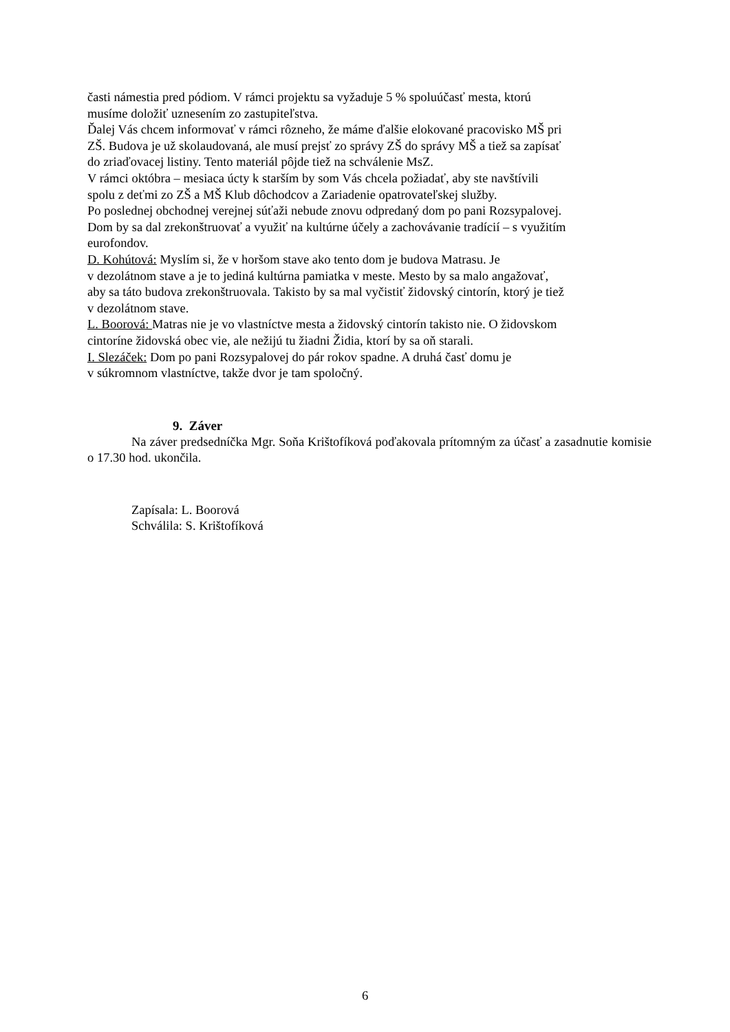časti námestia pred pódiom. V rámci projektu sa vyžaduje 5 % spoluúčasť mesta, ktorú
musíme doložiť uznesením zo zastupiteľstva.
Ďalej Vás chcem informovať v rámci rôzneho, že máme ďalšie elokované pracovisko MŠ pri
ZŠ. Budova je už skolaudovaná, ale musí prejsť zo správy ZŠ do správy MŠ a tiež sa zapísať
do zriaďovacej listiny. Tento materiál pôjde tiež na schválenie MsZ.
V rámci októbra – mesiaca úcty k starším by som Vás chcela požiadať, aby ste navštívili
spolu z deťmi zo ZŠ a MŠ Klub dôchodcov a Zariadenie opatrovateľskej služby.
Po poslednej obchodnej verejnej súťaži nebude znovu odpredaný dom po pani Rozsypalovej.
Dom by sa dal zrekonštruovať a využiť na kultúrne účely a zachovávanie tradícií – s využitím
eurofondov.
D. Kohútová: Myslím si, že v horšom stave ako tento dom je budova Matrasu. Je
v dezolátnom stave a je to jediná kultúrna pamiatka v meste. Mesto by sa malo angažovať,
aby sa táto budova zrekonštruovala. Takisto by sa mal vyčistiť židovský cintorín, ktorý je tiež
v dezolátnom stave.
L. Boorová: Matras nie je vo vlastníctve mesta a židovský cintorín takisto nie. O židovskom
cintoríne židovská obec vie, ale nežijú tu žiadni Židia, ktorí by sa oň starali.
I. Slezáček: Dom po pani Rozsypalovej do pár rokov spadne. A druhá časť domu je
v súkromnom vlastníctve, takže dvor je tam spoločný.
9. Záver
Na záver predsedníčka Mgr. Soňa Krištofíková poďakovala prítomným za účasť a zasadnutie komisie o 17.30 hod. ukončila.
Zapísala: L. Boorová
Schválila: S. Krištofíková
6